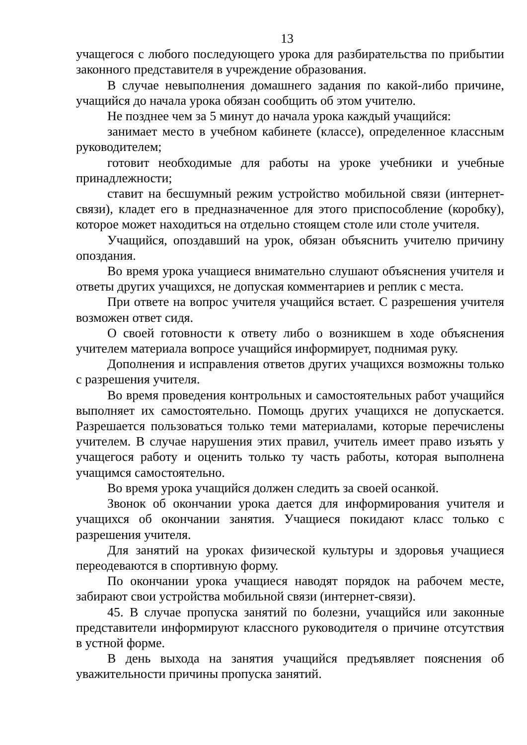13
учащегося с любого последующего урока для разбирательства по прибытии законного представителя в учреждение образования.
В случае невыполнения домашнего задания по какой-либо причине, учащийся до начала урока обязан сообщить об этом учителю.
Не позднее чем за 5 минут до начала урока каждый учащийся:
занимает место в учебном кабинете (классе), определенное классным руководителем;
готовит необходимые для работы на уроке учебники и учебные принадлежности;
ставит на бесшумный режим устройство мобильной связи (интернет-связи), кладет его в предназначенное для этого приспособление (коробку), которое может находиться на отдельно стоящем столе или столе учителя.
Учащийся, опоздавший на урок, обязан объяснить учителю причину опоздания.
Во время урока учащиеся внимательно слушают объяснения учителя и ответы других учащихся, не допуская комментариев и реплик с места.
При ответе на вопрос учителя учащийся встает. С разрешения учителя возможен ответ сидя.
О своей готовности к ответу либо о возникшем в ходе объяснения учителем материала вопросе учащийся информирует, поднимая руку.
Дополнения и исправления ответов других учащихся возможны только с разрешения учителя.
Во время проведения контрольных и самостоятельных работ учащийся выполняет их самостоятельно. Помощь других учащихся не допускается. Разрешается пользоваться только теми материалами, которые перечислены учителем. В случае нарушения этих правил, учитель имеет право изъять у учащегося работу и оценить только ту часть работы, которая выполнена учащимся самостоятельно.
Во время урока учащийся должен следить за своей осанкой.
Звонок об окончании урока дается для информирования учителя и учащихся об окончании занятия. Учащиеся покидают класс только с разрешения учителя.
Для занятий на уроках физической культуры и здоровья учащиеся переодеваются в спортивную форму.
По окончании урока учащиеся наводят порядок на рабочем месте, забирают свои устройства мобильной связи (интернет-связи).
45. В случае пропуска занятий по болезни, учащийся или законные представители информируют классного руководителя о причине отсутствия в устной форме.
В день выхода на занятия учащийся предъявляет пояснения об уважительности причины пропуска занятий.